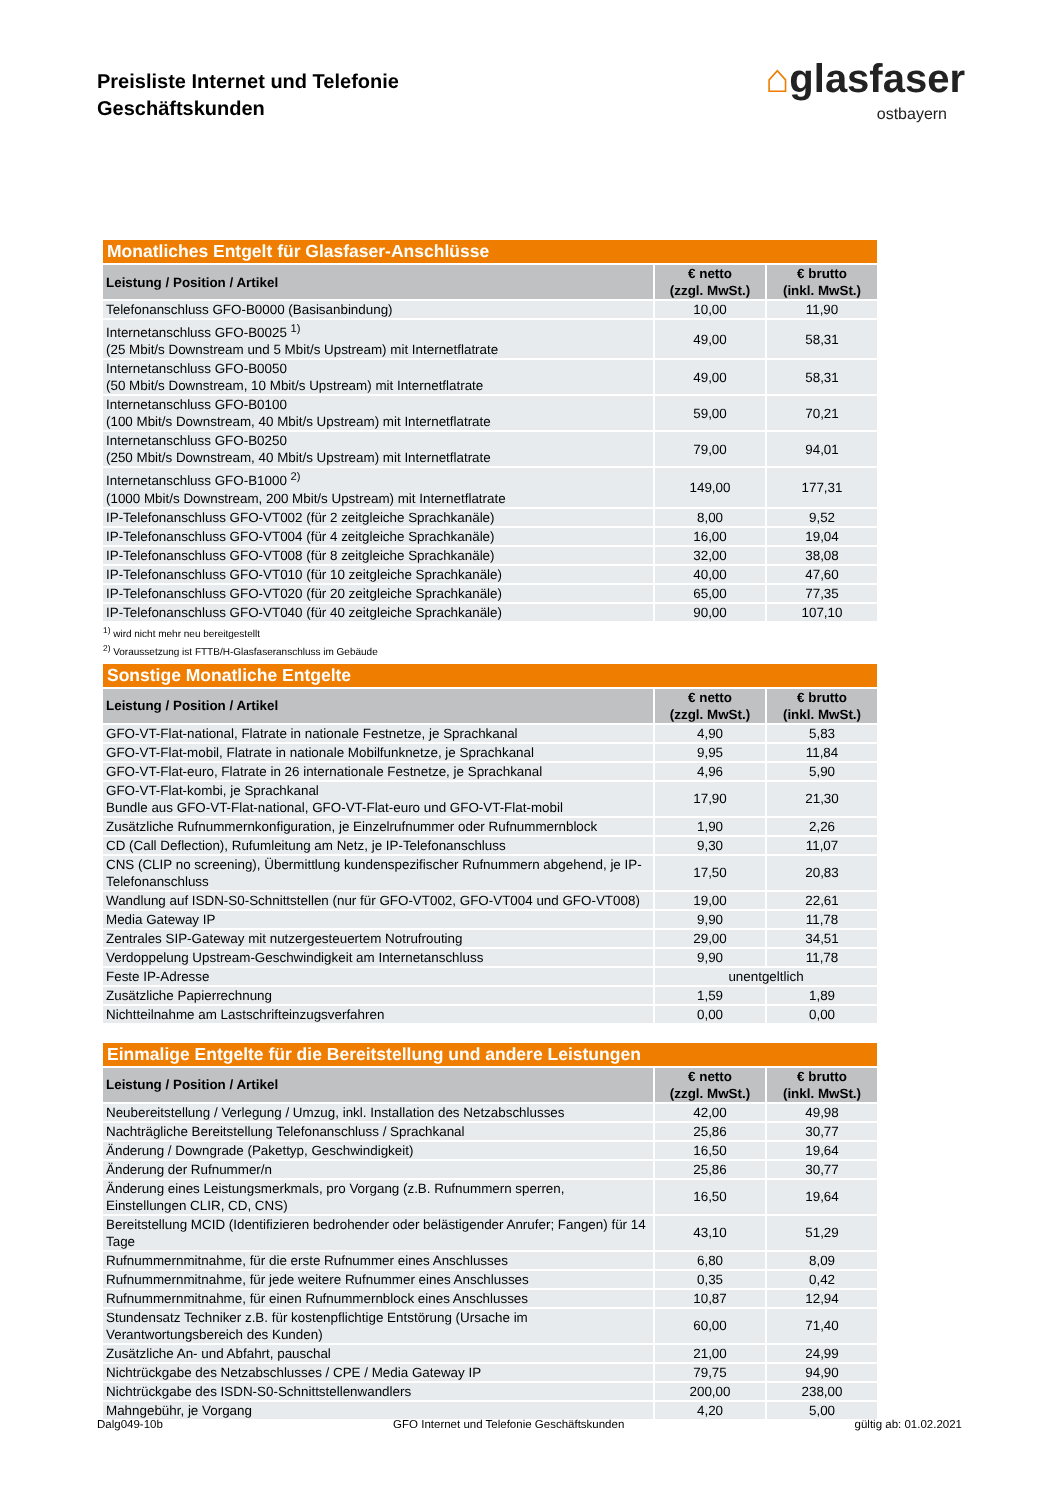Preisliste Internet und Telefonie
Geschäftskunden
⌂glasfaser
ostbayern
| Monatliches Entgelt für Glasfaser-Anschlüsse | | |
| --- | --- | --- |
| Leistung / Position / Artikel | € netto (zzgl. MwSt.) | € brutto (inkl. MwSt.) |
| Telefonanschluss GFO-B0000 (Basisanbindung) | 10,00 | 11,90 |
| Internetanschluss GFO-B0025 <sup>1)</sup> (25 Mbit/s Downstream und 5 Mbit/s Upstream) mit Internetflatrate | 49,00 | 58,31 |
| Internetanschluss GFO-B0050 (50 Mbit/s Downstream, 10 Mbit/s Upstream) mit Internetflatrate | 49,00 | 58,31 |
| Internetanschluss GFO-B0100 (100 Mbit/s Downstream, 40 Mbit/s Upstream) mit Internetflatrate | 59,00 | 70,21 |
| Internetanschluss GFO-B0250 (250 Mbit/s Downstream, 40 Mbit/s Upstream) mit Internetflatrate | 79,00 | 94,01 |
| Internetanschluss GFO-B1000 <sup>2)</sup> (1000 Mbit/s Downstream, 200 Mbit/s Upstream) mit Internetflatrate | 149,00 | 177,31 |
| IP-Telefonanschluss GFO-VT002 (für 2 zeitgleiche Sprachkanäle) | 8,00 | 9,52 |
| IP-Telefonanschluss GFO-VT004 (für 4 zeitgleiche Sprachkanäle) | 16,00 | 19,04 |
| IP-Telefonanschluss GFO-VT008 (für 8 zeitgleiche Sprachkanäle) | 32,00 | 38,08 |
| IP-Telefonanschluss GFO-VT010 (für 10 zeitgleiche Sprachkanäle) | 40,00 | 47,60 |
| IP-Telefonanschluss GFO-VT020 (für 20 zeitgleiche Sprachkanäle) | 65,00 | 77,35 |
| IP-Telefonanschluss GFO-VT040 (für 40 zeitgleiche Sprachkanäle) | 90,00 | 107,10 |
<sup>1)</sup> wird nicht mehr neu bereitgestellt
<sup>2)</sup> Voraussetzung ist FTTB/H-Glasfaseranschluss im Gebäude
| Sonstige Monatliche Entgelte | | |
| --- | --- | --- |
| Leistung / Position / Artikel | € netto (zzgl. MwSt.) | € brutto (inkl. MwSt.) |
| GFO-VT-Flat-national, Flatrate in nationale Festnetze, je Sprachkanal | 4,90 | 5,83 |
| GFO-VT-Flat-mobil, Flatrate in nationale Mobilfunknetze, je Sprachkanal | 9,95 | 11,84 |
| GFO-VT-Flat-euro, Flatrate in 26 internationale Festnetze, je Sprachkanal | 4,96 | 5,90 |
| GFO-VT-Flat-kombi, je Sprachkanal Bundle aus GFO-VT-Flat-national, GFO-VT-Flat-euro und GFO-VT-Flat-mobil | 17,90 | 21,30 |
| Zusätzliche Rufnummernkonfiguration, je Einzelrufnummer oder Rufnummernblock | 1,90 | 2,26 |
| CD (Call Deflection), Rufumleitung am Netz, je IP-Telefonanschluss | 9,30 | 11,07 |
| CNS (CLIP no screening), Übermittlung kundenspezifischer Rufnummern abgehend, je IP-Telefonanschluss | 17,50 | 20,83 |
| Wandlung auf ISDN-S0-Schnittstellen (nur für GFO-VT002, GFO-VT004 und GFO-VT008) | 19,00 | 22,61 |
| Media Gateway IP | 9,90 | 11,78 |
| Zentrales SIP-Gateway mit nutzergesteuertem Notrufrouting | 29,00 | 34,51 |
| Verdoppelung Upstream-Geschwindigkeit am Internetanschluss | 9,90 | 11,78 |
| Feste IP-Adresse | unentgeltlich | |
| Zusätzliche Papierrechnung | 1,59 | 1,89 |
| Nichtteilnahme am Lastschrifteinzugsverfahren | 0,00 | 0,00 |
| Einmalige Entgelte für die Bereitstellung und andere Leistungen | | |
| --- | --- | --- |
| Leistung / Position / Artikel | € netto (zzgl. MwSt.) | € brutto (inkl. MwSt.) |
| Neubereitstellung / Verlegung / Umzug, inkl. Installation des Netzabschlusses | 42,00 | 49,98 |
| Nachträgliche Bereitstellung Telefonanschluss / Sprachkanal | 25,86 | 30,77 |
| Änderung / Downgrade (Pakettyp, Geschwindigkeit) | 16,50 | 19,64 |
| Änderung der Rufnummer/n | 25,86 | 30,77 |
| Änderung eines Leistungsmerkmals, pro Vorgang (z.B. Rufnummern sperren, Einstellungen CLIR, CD, CNS) | 16,50 | 19,64 |
| Bereitstellung MCID (Identifizieren bedrohender oder belästigender Anrufer; Fangen) für 14 Tage | 43,10 | 51,29 |
| Rufnummernmitnahme, für die erste Rufnummer eines Anschlusses | 6,80 | 8,09 |
| Rufnummernmitnahme, für jede weitere Rufnummer eines Anschlusses | 0,35 | 0,42 |
| Rufnummernmitnahme, für einen Rufnummernblock eines Anschlusses | 10,87 | 12,94 |
| Stundensatz Techniker z.B. für kostenpflichtige Entstörung (Ursache im Verantwortungsbereich des Kunden) | 60,00 | 71,40 |
| Zusätzliche An- und Abfahrt, pauschal | 21,00 | 24,99 |
| Nichtrückgabe des Netzabschlusses / CPE / Media Gateway IP | 79,75 | 94,90 |
| Nichtrückgabe des ISDN-S0-Schnittstellenwandlers | 200,00 | 238,00 |
| Mahngebühr, je Vorgang | 4,20 | 5,00 |
Dalg049-10b GFO Internet und Telefonie Geschäftskunden gültig ab: 01.02.2021